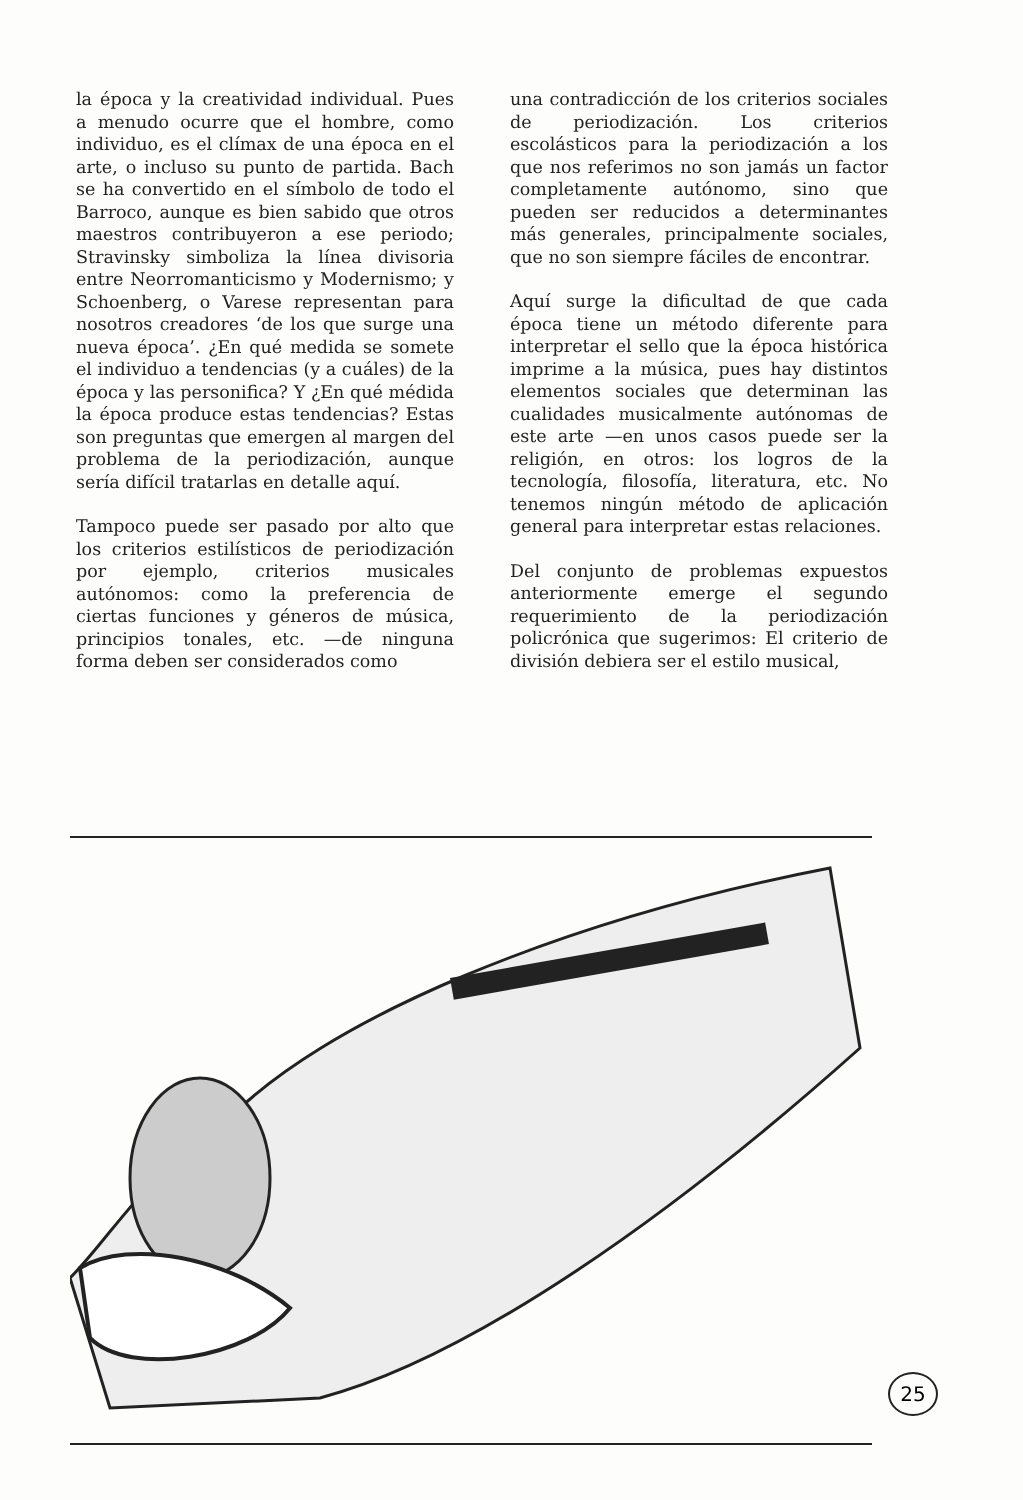la época y la creatividad individual. Pues a menudo ocurre que el hombre, como individuo, es el clímax de una época en el arte, o incluso su punto de partida. Bach se ha convertido en el símbolo de todo el Barroco, aunque es bien sabido que otros maestros contribuyeron a ese periodo; Stravinsky simboliza la línea divisoria entre Neorromanticismo y Modernismo; y Schoenberg, o Varese representan para nosotros creadores ‘de los que surge una nueva época’. ¿En qué medida se somete el individuo a tendencias (y a cuáles) de la época y las personifica? Y ¿En qué médida la época produce estas tendencias? Estas son preguntas que emergen al margen del problema de la periodización, aunque sería difícil tratarlas en detalle aquí.
Tampoco puede ser pasado por alto que los criterios estilísticos de periodización por ejemplo, criterios musicales autónomos: como la preferencia de ciertas funciones y géneros de música, principios tonales, etc. —de ninguna forma deben ser considerados como
una contradicción de los criterios sociales de periodización. Los criterios escolásticos para la periodización a los que nos referimos no son jamás un factor completamente autónomo, sino que pueden ser reducidos a determinantes más generales, principalmente sociales, que no son siempre fáciles de encontrar.
Aquí surge la dificultad de que cada época tiene un método diferente para interpretar el sello que la época histórica imprime a la música, pues hay distintos elementos sociales que determinan las cualidades musicalmente autónomas de este arte —en unos casos puede ser la religión, en otros: los logros de la tecnología, filosofía, literatura, etc. No tenemos ningún método de aplicación general para interpretar estas relaciones.
Del conjunto de problemas expuestos anteriormente emerge el segundo requerimiento de la periodización policrónica que sugerimos: El criterio de división debiera ser el estilo musical,
25